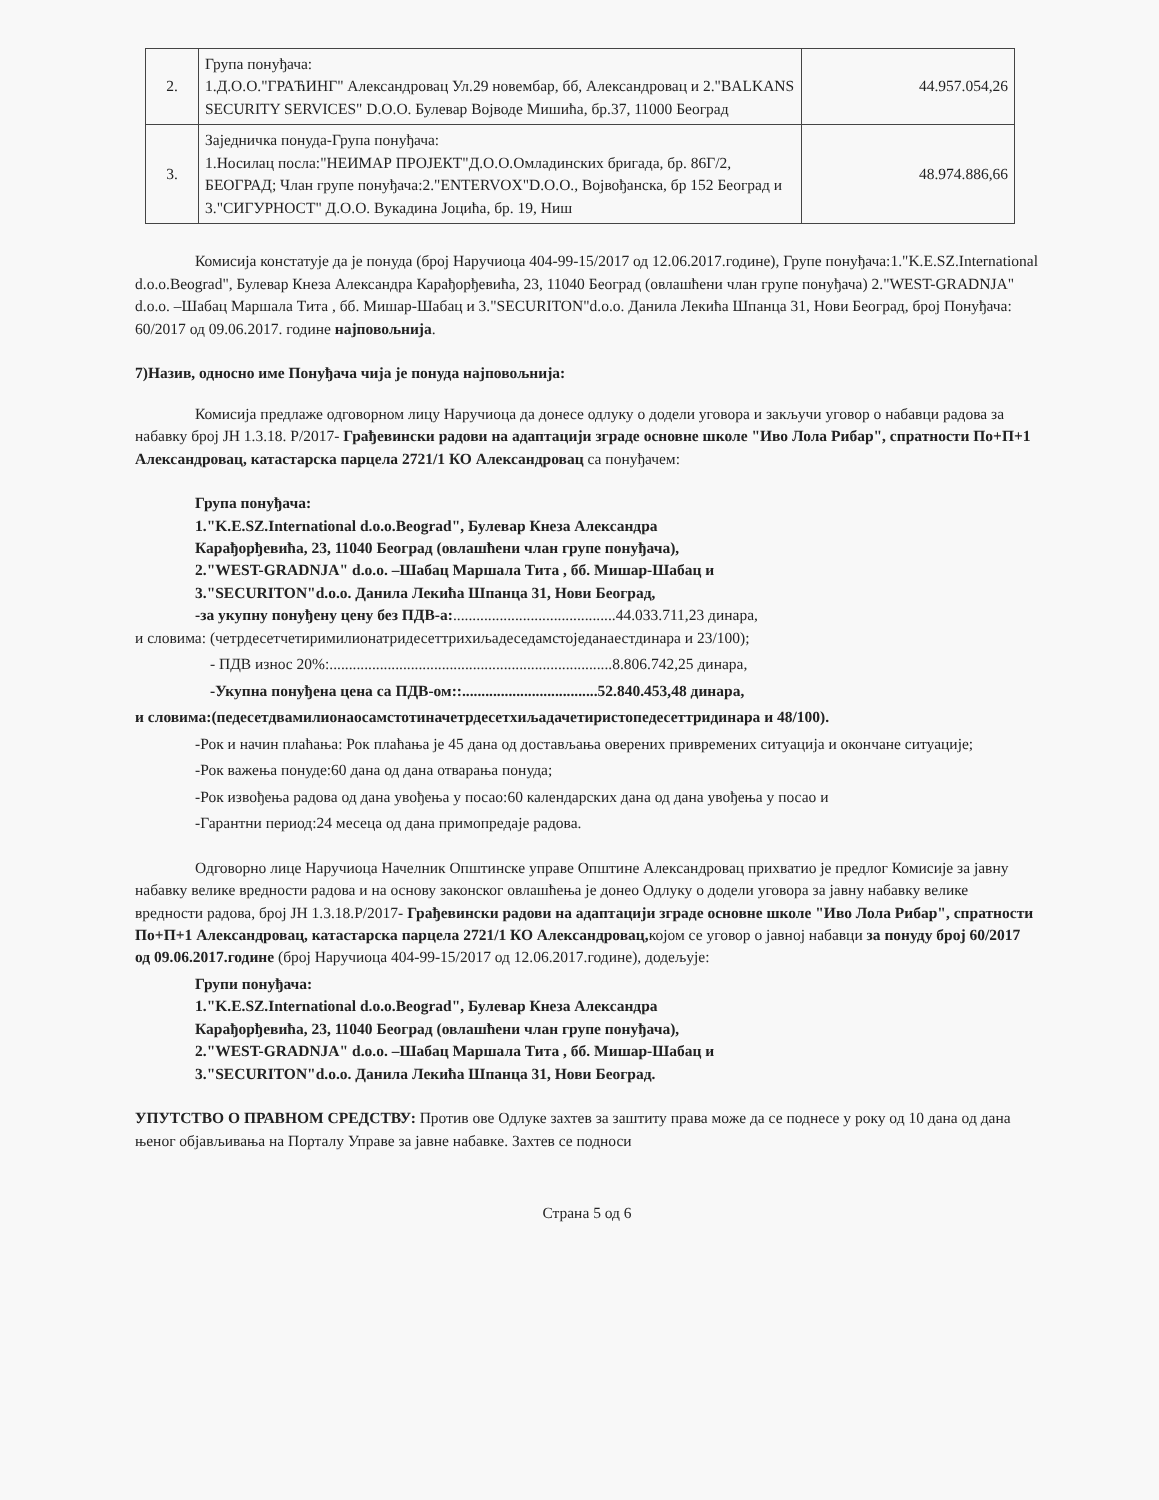| 2. | Група понуђача: 1.Д.О.О."ГРАЋИНГ" Александровац Ул.29 новембар, бб, Александровац и 2."BALKANS SECURITY SERVICES" D.O.O. Булевар Војводе Мишића, бр.37, 11000 Београд | 44.957.054,26 |
| 3. | Заједничка понуда-Група понуђача: 1.Носилац посла:"НЕИМАР ПРОЈЕКТ"Д.О.О.Омладинских бригада, бр. 86Г/2, БЕОГРАД; Члан групе понуђача:2."ENTERVOX"D.O.O., Војвођанска, бр 152 Београд и 3."СИГУРНОСТ" Д.О.О. Вукадина Јоцића, бр. 19, Ниш | 48.974.886,66 |
Комисија констатује да је понуда (број Наручиоца 404-99-15/2017 од 12.06.2017.године), Групе понуђача:1."K.E.SZ.International d.o.o.Beograd", Булевар Кнеза Александра Карађорђевића, 23, 11040 Београд (овлашћени члан групе понуђача) 2."WEST-GRADNJA" d.o.o. –Шабац Маршала Тита , бб. Мишар-Шабац и 3."SECURITON"d.o.o. Данила Лекића Шпанца 31, Нови Београд, број Понуђача: 60/2017 од 09.06.2017. године најповољнија.
7)Назив, односно име Понуђача чија је понуда најповољнија:
Комисија предлаже одговорном лицу Наручиоца да донесе одлуку о додели уговора и закључи уговор о набавци радова за набавку број ЈН 1.3.18. Р/2017- Грађевински радови на адаптацији зграде основне школе "Иво Лола Рибар", спратности По+П+1 Александровац, катастарска парцела 2721/1 КО Александровац са понуђачем:
Група понуђача:
1."K.E.SZ.International d.o.o.Beograd", Булевар Кнеза Александра
Карађорђевића, 23, 11040 Београд (овлашћени члан групе понуђача),
2."WEST-GRADNJA" d.o.o. –Шабац Маршала Тита , бб. Мишар-Шабац и
3."SECURITON"d.o.o. Данила Лекића Шпанца 31, Нови Београд,
-за укупну понуђену цену без ПДВ-а:..........................................44.033.711,23 динара,
и словима: (четрдесетчетиримилионатридесеттрихиљадеседамстоједанаестдинара и 23/100);
- ПДВ износ 20%:.........................................................................8.806.742,25 динара,
-Укупна понуђена цена са ПДВ-ом::...................................52.840.453,48 динара,
и словима:(педесетдвамилионаосамстотиначетрдесетхиљадачетиристопедесеттридинара и 48/100).
-Рок и начин плаћања: Рок плаћања је 45 дана од достављања оверених привремених ситуација и окончане ситуације;
-Рок важења понуде:60 дана од дана отварања понуда;
-Рок извођења радова од дана увођења у посао:60 календарских дана од дана увођења у посао и
-Гарантни период:24 месеца од дана примопредаје радова.
Одговорно лице Наручиоца Начелник Општинске управе Општине Александровац прихватио је предлог Комисије за јавну набавку велике вредности радова и на основу законског овлашћења је донео Одлуку о додели уговора за јавну набавку велике вредности радова, број ЈН 1.3.18.Р/2017- Грађевински радови на адаптацији зграде основне школе "Иво Лола Рибар", спратности По+П+1 Александровац, катастарска парцела 2721/1 КО Александровац, којом се уговор о јавној набавци за понуду број 60/2017 од 09.06.2017.године (број Наручиоца 404-99-15/2017 од 12.06.2017.године), додељује:
Групи понуђача:
1."K.E.SZ.International d.o.o.Beograd", Булевар Кнеза Александра
Карађорђевића, 23, 11040 Београд (овлашћени члан групе понуђача),
2."WEST-GRADNJA" d.o.o. –Шабац Маршала Тита , бб. Мишар-Шабац и
3."SECURITON"d.o.o. Данила Лекића Шпанца 31, Нови Београд.
УПУТСТВО О ПРАВНОМ СРЕДСТВУ: Против ове Одлуке захтев за заштиту права може да се поднесе у року од 10 дана од дана њеног објављивања на Порталу Управе за јавне набавке. Захтев се подноси
Страна 5 од 6